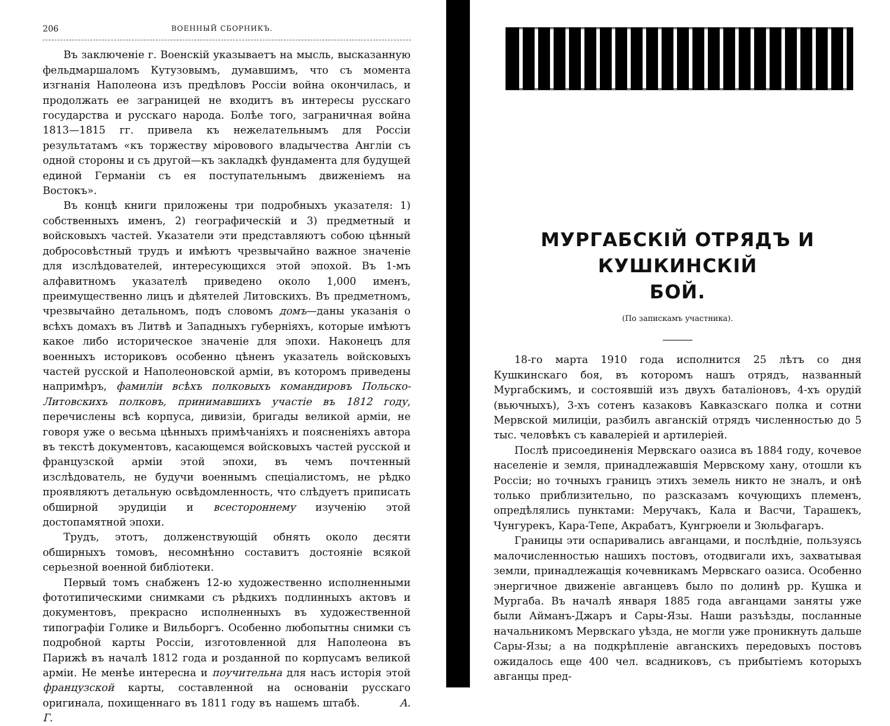206 ВОЕННЫЙ СБОРНИКЪ.
Въ заключеніе г. Военскій указываетъ на мысль, высказанную фельдмаршаломъ Кутузовымъ, думавшимъ, что съ момента изгнанія Наполеона изъ предѣловъ Россіи война окончилась, и продолжать ее заграницей не входитъ въ интересы русскаго государства и русскаго народа. Болѣе того, заграничная война 1813—1815 гг. привела къ нежелательнымъ для Россіи результатамъ «къ торжеству міровового владычества Англіи съ одной стороны и съ другой—къ закладкѣ фундамента для будущей единой Германіи съ ея поступательнымъ движеніемъ на Востокъ».
Въ концѣ книги приложены три подробныхъ указателя: 1) собственныхъ именъ, 2) географическій и 3) предметный и войсковыхъ частей. Указатели эти представляютъ собою цѣнный добросовѣстный трудъ и имѣютъ чрезвычайно важное значеніе для изслѣдователей, интересующихся этой эпохой. Въ 1-мъ алфавитномъ указателѣ приведено около 1,000 именъ, преимущественно лицъ и дѣятелей Литовскихъ. Въ предметномъ, чрезвычайно детальномъ, подъ словомъ домъ—даны указанія о всѣхъ домахъ въ Литвѣ и Западныхъ губерніяхъ, которые имѣютъ какое либо историческое значеніе для эпохи. Наконецъ для военныхъ историковъ особенно цѣненъ указатель войсковыхъ частей русской и Наполеоновской арміи, въ которомъ приведены напримѣръ, фамиліи всѣхъ полковыхъ командировъ Польско-Литовскихъ полковъ, принимавшихъ участіе въ 1812 году, перечислены всѣ корпуса, дивизіи, бригады великой арміи, не говоря уже о весьма цѣнныхъ примѣчаніяхъ и поясненіяхъ автора въ текстѣ документовъ, касающемся войсковыхъ частей русской и французской арміи этой эпохи, въ чемъ почтенный изслѣдователь, не будучи военнымъ спеціалистомъ, не рѣдко проявляютъ детальную освѣдомленность, что слѣдуетъ приписать обширной эрудиціи и всестороннему изученію этой достопамятной эпохи.
Трудъ, этотъ, долженствующій обнять около десяти обширныхъ томовъ, несомнѣнно составитъ достояніе всякой серьезной военной библіотеки.
Первый томъ снабженъ 12-ю художественно исполненными фототипическими снимками съ рѣдкихъ подлинныхъ актовъ и документовъ, прекрасно исполненныхъ въ художественной типографіи Голике и Вильборгъ. Особенно любопытны снимки съ подробной карты Россіи, изготовленной для Наполеона въ Парижѣ въ началѣ 1812 года и розданной по корпусамъ великой арміи. Не менѣе интересна и поучительна для насъ исторія этой французской карты, составленной на основаніи русскаго оригинала, похищеннаго въ 1811 году въ нашемъ штабѣ. А. Г.
МУРГАБСКІЙ ОТРЯДЪ И КУШКИНСКІЙ
БОЙ.
(По запискамъ участника).
18-го марта 1910 года исполнится 25 лѣтъ со дня Кушкинскаго боя, въ которомъ нашъ отрядъ, названный Мургабскимъ, и состоявшій изъ двухъ баталіоновъ, 4-хъ орудій (вьючныхъ), 3-хъ сотенъ казаковъ Кавказскаго полка и сотни Мервской милиціи, разбилъ авганскій отрядъ численностью до 5 тыс. человѣкъ съ кавалеріей и артилеріей.
Послѣ присоединенія Мервскаго оазиса въ 1884 году, кочевое населеніе и земля, принадлежавшія Мервскому хану, отошли къ Россіи; но точныхъ границъ этихъ земель никто не зналъ, и онѣ только приблизительно, по разсказамъ кочующихъ племенъ, опредѣлялись пунктами: Меручакъ, Кала и Васчи, Тарашекъ, Чунгурекъ, Кара-Тепе, Акрабатъ, Кунгрюели и Зюльфагаръ.
Границы эти оспаривались авганцами, и послѣдніе, пользуясь малочисленностью нашихъ постовъ, отодвигали ихъ, захватывая земли, принадлежащія кочевникамъ Мервскаго оазиса. Особенно энергичное движеніе авганцевъ было по долинѣ рр. Кушка и Мургаба. Въ началѣ января 1885 года авганцами заняты уже были Айманъ-Джаръ и Сары-Язы. Наши разъѣзды, посланные начальникомъ Мервскаго уѣзда, не могли уже проникнуть дальше Сары-Язы; а на подкрѣпленіе авганскихъ передовыхъ постовъ ожидалось еще 400 чел. всадниковъ, съ прибытіемъ которыхъ авганцы пред-